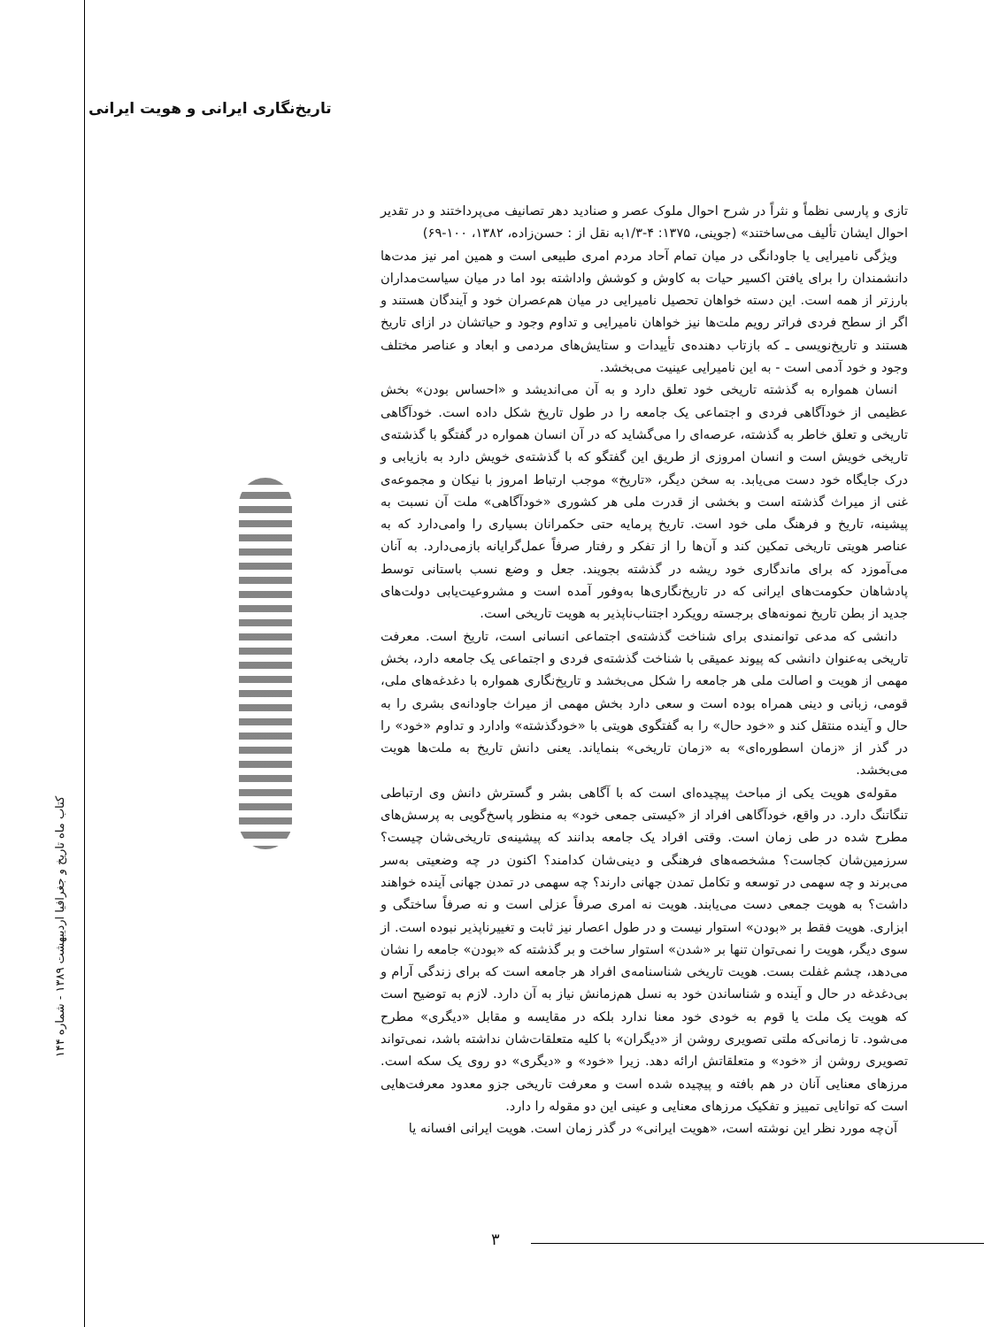تاریخ‌نگاری ایرانی و هویت ایرانی
کتاب ماه تاریخ و جغرافیا اردیبهشت ۱۳۸۹ - شماره ۱۴۴
تازی و پارسی نظماً و نثراً در شرح احوال ملوک عصر و صنادید دهر تصانیف می‌پرداختند و در تقدیر احوال ایشان تألیف می‌ساختند» (جوینی، ۱۳۷۵: ۴-۱/۳به نقل از : حسن‌زاده، ۱۳۸۲، ۱۰۰-۶۹)
ویژگی نامیرایی یا جاودانگی در میان تمام آحاد مردم امری طبیعی است و همین امر نیز مدت‌ها دانشمندان را برای یافتن اکسیر حیات به کاوش و کوشش واداشته بود اما در میان سیاست‌مداران بارزتر از همه است. این دسته خواهان تحصیل نامیرایی در میان هم‌عصران خود و آیندگان هستند و اگر از سطح فردی فراتر رویم ملت‌ها نیز خواهان نامیرایی و تداوم وجود و حیاتشان در ازای تاریخ هستند و تاریخ‌نویسی ـ که بازتاب دهنده‌ی تأییدات و ستایش‌های مردمی و ابعاد و عناصر مختلف وجود و خود آدمی است - به این نامیرایی عینیت می‌بخشد.
انسان همواره به گذشته تاریخی خود تعلق دارد و به آن می‌اندیشد و «احساس بودن» بخش عظیمی از خودآگاهی فردی و اجتماعی یک جامعه را در طول تاریخ شکل داده است. خودآگاهی تاریخی و تعلق خاطر به گذشته، عرصه‌ای را می‌گشاید که در آن انسان همواره در گفتگو با گذشته‌ی تاریخی خویش است و انسان امروزی از طریق این گفتگو که با گذشته‌ی خویش دارد به بازیابی و درک جایگاه خود دست می‌یابد. به سخن دیگر، «تاریخ» موجب ارتباط امروز با نیکان و مجموعه‌ی غنی از میراث گذشته است و بخشی از قدرت ملی هر کشوری «خودآگاهی» ملت آن نسبت به پیشینه، تاریخ و فرهنگ ملی خود است. تاریخ پرمایه حتی حکمرانان بسیاری را وامی‌دارد که به عناصر هویتی تاریخی تمکین کند و آن‌ها را از تفکر و رفتار صرفاً عمل‌گرایانه بازمی‌دارد. به آنان می‌آموزد که برای ماندگاری خود ریشه در گذشته بجویند. جعل و وضع نسب باستانی توسط پادشاهان حکومت‌های ایرانی که در تاریخ‌نگاری‌ها به‌وفور آمده است و مشروعیت‌یابی دولت‌های جدید از بطن تاریخ نمونه‌های برجسته رویکرد اجتناب‌ناپذیر به هویت تاریخی است.
دانشی که مدعی توانمندی برای شناخت گذشته‌ی اجتماعی انسانی است، تاریخ است. معرفت تاریخی به‌عنوان دانشی که پیوند عمیقی با شناخت گذشته‌ی فردی و اجتماعی یک جامعه دارد، بخش مهمی از هویت و اصالت ملی هر جامعه را شکل می‌بخشد و تاریخ‌نگاری همواره با دغدغه‌های ملی، قومی، زبانی و دینی همراه بوده است و سعی دارد بخش مهمی از میراث جاودانه‌ی بشری را به حال و آینده منتقل کند و «خود حال» را به گفتگوی هویتی با «خودگذشته» وادارد و تداوم «خود» را در گذر از «زمان اسطوره‌ای» به «زمان تاریخی» بنمایاند. یعنی دانش تاریخ به ملت‌ها هویت می‌بخشد.
مقوله‌ی هویت یکی از مباحث پیچیده‌ای است که با آگاهی بشر و گسترش دانش وی ارتباطی تنگاتنگ دارد. در واقع، خودآگاهی افراد از «کیستی جمعی خود» به منظور پاسخ‌گویی به پرسش‌های مطرح شده در طی زمان است. وقتی افراد یک جامعه بدانند که پیشینه‌ی تاریخی‌شان چیست؟ سرزمین‌شان کجاست؟ مشخصه‌های فرهنگی و دینی‌شان کدامند؟ اکنون در چه وضعیتی به‌سر می‌برند و چه سهمی در توسعه و تکامل تمدن جهانی دارند؟ چه سهمی در تمدن جهانی آینده خواهند داشت؟ به هویت جمعی دست می‌یابند. هویت نه امری صرفاً عزلی است و نه صرفاً ساختگی و ابزاری. هویت فقط بر «بودن» استوار نیست و در طول اعصار نیز ثابت و تغییرناپذیر نبوده است. از سوی دیگر، هویت را نمی‌توان تنها بر «شدن» استوار ساخت و بر گذشته که «بودن» جامعه را نشان می‌دهد، چشم غفلت بست. هویت تاریخی شناسنامه‌ی افراد هر جامعه است که برای زندگی آرام و بی‌دغدغه در حال و آینده و شناساندن خود به نسل هم‌زمانش نیاز به آن دارد. لازم به توضیح است که هویت یک ملت یا قوم به خودی خود معنا ندارد بلکه در مقایسه و مقابل «دیگری» مطرح می‌شود. تا زمانی‌که ملتی تصویری روشن از «دیگران» با کلیه متعلقات‌شان نداشته باشد، نمی‌تواند تصویری روشن از «خود» و متعلقاتش ارائه دهد. زیرا «خود» و «دیگری» دو روی یک سکه است. مرزهای معنایی آنان در هم بافته و پیچیده شده است و معرفت تاریخی جزو معدود معرفت‌هایی است که توانایی تمییز و تفکیک مرزهای معنایی و عینی این دو مقوله را دارد.
آن‌چه مورد نظر این نوشته است، «هویت ایرانی» در گذر زمان است. هویت ایرانی افسانه یا
۳